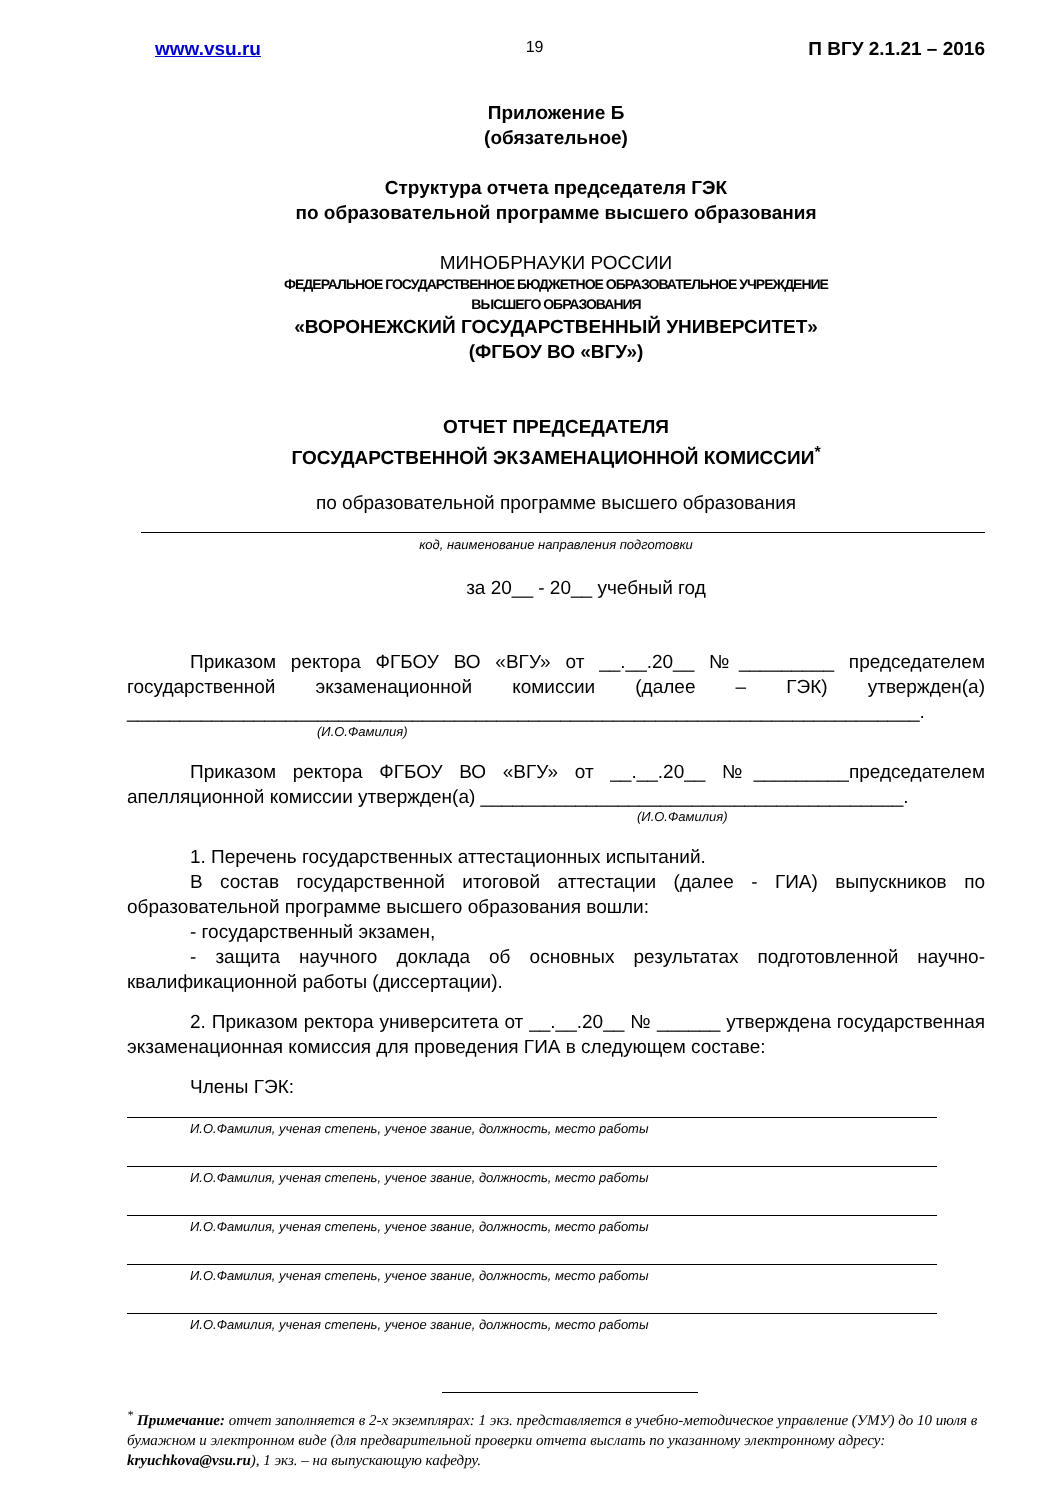www.vsu.ru 19 П ВГУ 2.1.21 – 2016
Приложение Б
(обязательное)
Структура отчета председателя ГЭК
по образовательной программе высшего образования
МИНОБРНАУКИ РОССИИ
ФЕДЕРАЛЬНОЕ ГОСУДАРСТВЕННОЕ БЮДЖЕТНОЕ ОБРАЗОВАТЕЛЬНОЕ УЧРЕЖДЕНИЕ
ВЫСШЕГО ОБРАЗОВАНИЯ
«ВОРОНЕЖСКИЙ ГОСУДАРСТВЕННЫЙ УНИВЕРСИТЕТ»
(ФГБОУ ВО «ВГУ»)
ОТЧЕТ ПРЕДСЕДАТЕЛЯ
ГОСУДАРСТВЕННОЙ ЭКЗАМЕНАЦИОННОЙ КОМИССИИ<sup>*</sup>
по образовательной программе высшего образования
код, наименование направления подготовки
за 20__ - 20__ учебный год
Приказом ректора ФГБОУ ВО «ВГУ» от __.__.20__ №_________ председателем государственной экзаменационной комиссии (далее – ГЭК) утвержден(а) ___________________________________________________________________________.
(И.О.Фамилия)
Приказом ректора ФГБОУ ВО «ВГУ» от __.__.20__ №_________председателем апелляционной комиссии утвержден(а) ________________________________________.
(И.О.Фамилия)
1. Перечень государственных аттестационных испытаний.
В состав государственной итоговой аттестации (далее - ГИА) выпускников по образовательной программе высшего образования вошли:
- государственный экзамен,
- защита научного доклада об основных результатах подготовленной научно-квалификационной работы (диссертации).
2. Приказом ректора университета от __.__.20__ № ______ утверждена государственная экзаменационная комиссия для проведения ГИА в следующем составе:
Члены ГЭК:
И.О.Фамилия, ученая степень, ученое звание, должность, место работы
И.О.Фамилия, ученая степень, ученое звание, должность, место работы
И.О.Фамилия, ученая степень, ученое звание, должность, место работы
И.О.Фамилия, ученая степень, ученое звание, должность, место работы
И.О.Фамилия, ученая степень, ученое звание, должность, место работы
<sup>*</sup> Примечание: отчет заполняется в 2-х экземплярах: 1 экз. представляется в учебно-методическое управление (УМУ) до 10 июля в бумажном и электронном виде (для предварительной проверки отчета выслать по указанному электронному адресу: kryuchkova@vsu.ru), 1 экз. – на выпускающую кафедру.